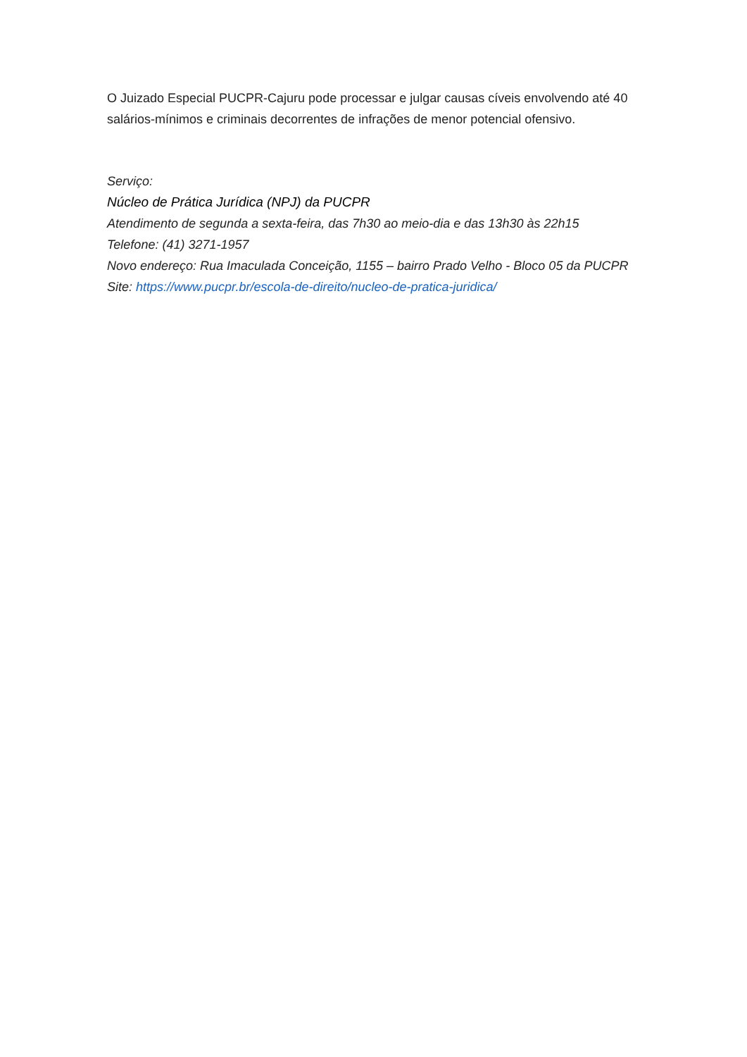O Juizado Especial PUCPR-Cajuru pode processar e julgar causas cíveis envolvendo até 40 salários-mínimos e criminais decorrentes de infrações de menor potencial ofensivo.
Serviço:
Núcleo de Prática Jurídica (NPJ) da PUCPR
Atendimento de segunda a sexta-feira, das 7h30 ao meio-dia e das 13h30 às 22h15
Telefone: (41) 3271-1957
Novo endereço: Rua Imaculada Conceição, 1155 – bairro Prado Velho - Bloco 05 da PUCPR
Site: https://www.pucpr.br/escola-de-direito/nucleo-de-pratica-juridica/